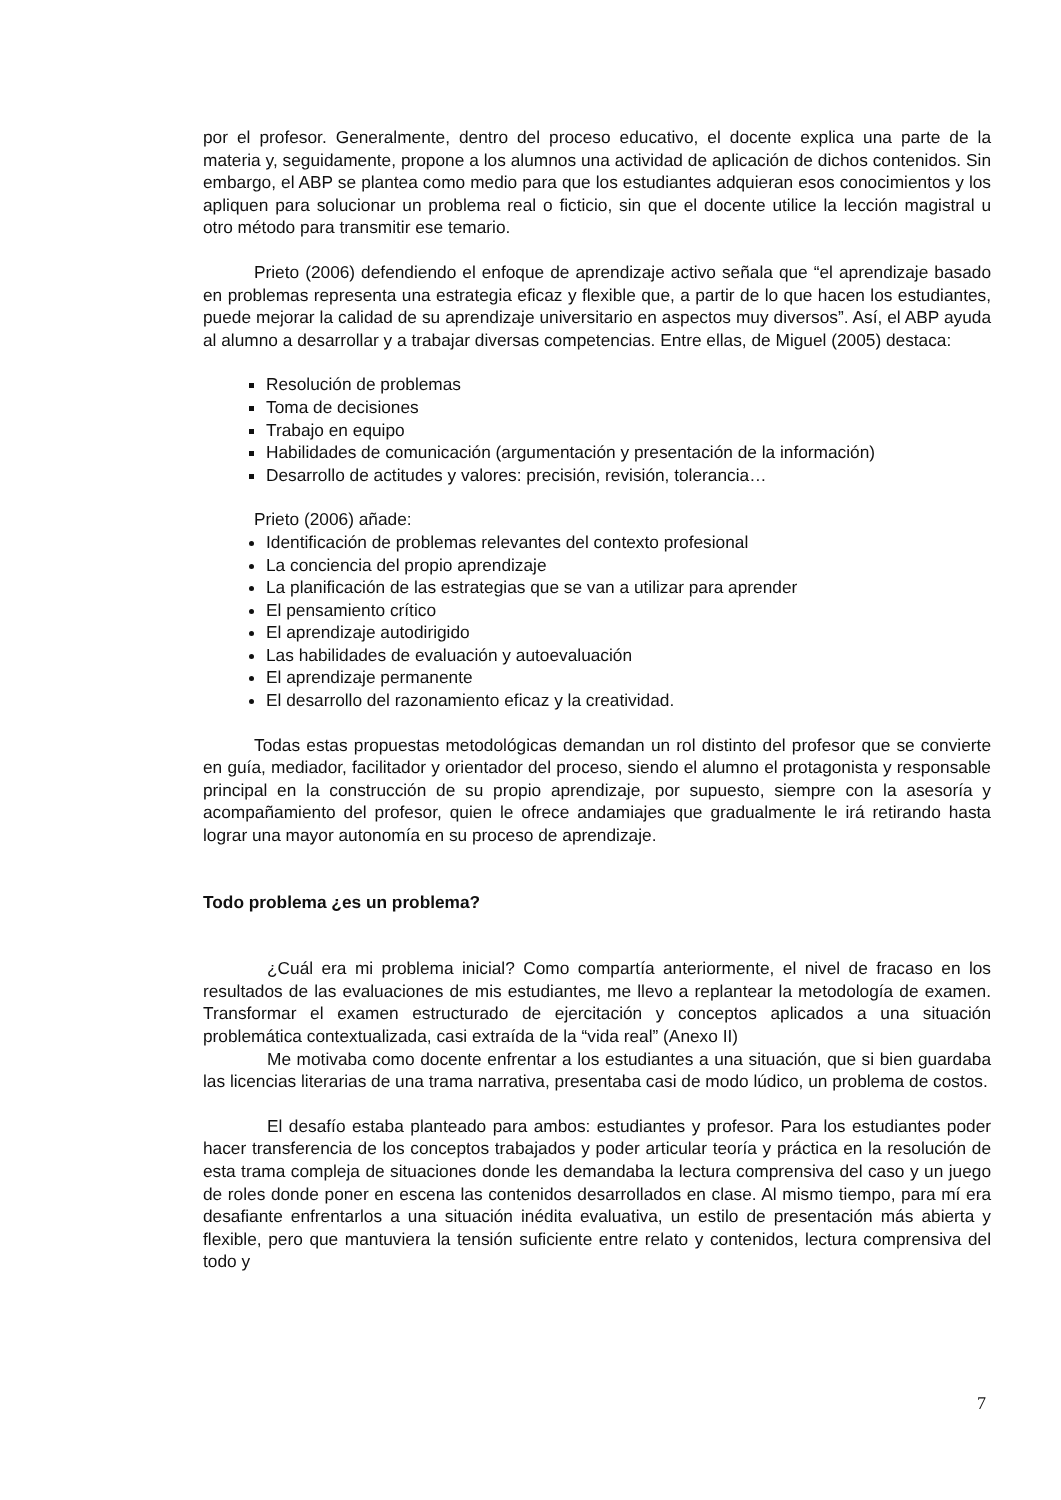por el profesor. Generalmente, dentro del proceso educativo, el docente explica una parte de la materia y, seguidamente, propone a los alumnos una actividad de aplicación de dichos contenidos. Sin embargo, el ABP se plantea como medio para que los estudiantes adquieran esos conocimientos y los apliquen para solucionar un problema real o ficticio, sin que el docente utilice la lección magistral u otro método para transmitir ese temario.
Prieto (2006) defendiendo el enfoque de aprendizaje activo señala que “el aprendizaje basado en problemas representa una estrategia eficaz y flexible que, a partir de lo que hacen los estudiantes, puede mejorar la calidad de su aprendizaje universitario en aspectos muy diversos”. Así, el ABP ayuda al alumno a desarrollar y a trabajar diversas competencias. Entre ellas, de Miguel (2005) destaca:
Resolución de problemas
Toma de decisiones
Trabajo en equipo
Habilidades de comunicación (argumentación y presentación de la información)
Desarrollo de actitudes y valores: precisión, revisión, tolerancia…
Prieto (2006) añade:
Identificación de problemas relevantes del contexto profesional
La conciencia del propio aprendizaje
La planificación de las estrategias que se van a utilizar para aprender
El pensamiento crítico
El aprendizaje autodirigido
Las habilidades de evaluación y autoevaluación
El aprendizaje permanente
El desarrollo del razonamiento eficaz y la creatividad.
Todas estas propuestas metodológicas demandan un rol distinto del profesor que se convierte en guía, mediador, facilitador y orientador del proceso, siendo el alumno el protagonista y responsable principal en la construcción de su propio aprendizaje, por supuesto, siempre con la asesoría y acompañamiento del profesor, quien le ofrece andamiajes que gradualmente le irá retirando hasta lograr una mayor autonomía en su proceso de aprendizaje.
Todo problema ¿es un problema?
¿Cuál era mi problema inicial? Como compartía anteriormente, el nivel de fracaso en los resultados de las evaluaciones de mis estudiantes, me llevo a replantear la metodología de examen. Transformar el examen estructurado de ejercitación y conceptos aplicados a una situación problemática contextualizada, casi extraída de la “vida real” (Anexo II)
Me motivaba como docente enfrentar a los estudiantes a una situación, que si bien guardaba las licencias literarias de una trama narrativa, presentaba casi de modo lúdico, un problema de costos.
El desafío estaba planteado para ambos: estudiantes y profesor. Para los estudiantes poder hacer transferencia de los conceptos trabajados y poder articular teoría y práctica en la resolución de esta trama compleja de situaciones donde les demandaba la lectura comprensiva del caso y un juego de roles donde poner en escena las contenidos desarrollados en clase. Al mismo tiempo, para mí era desafiante enfrentarlos a una situación inédita evaluativa, un estilo de presentación más abierta y flexible, pero que mantuviera la tensión suficiente entre relato y contenidos, lectura comprensiva del todo y
7